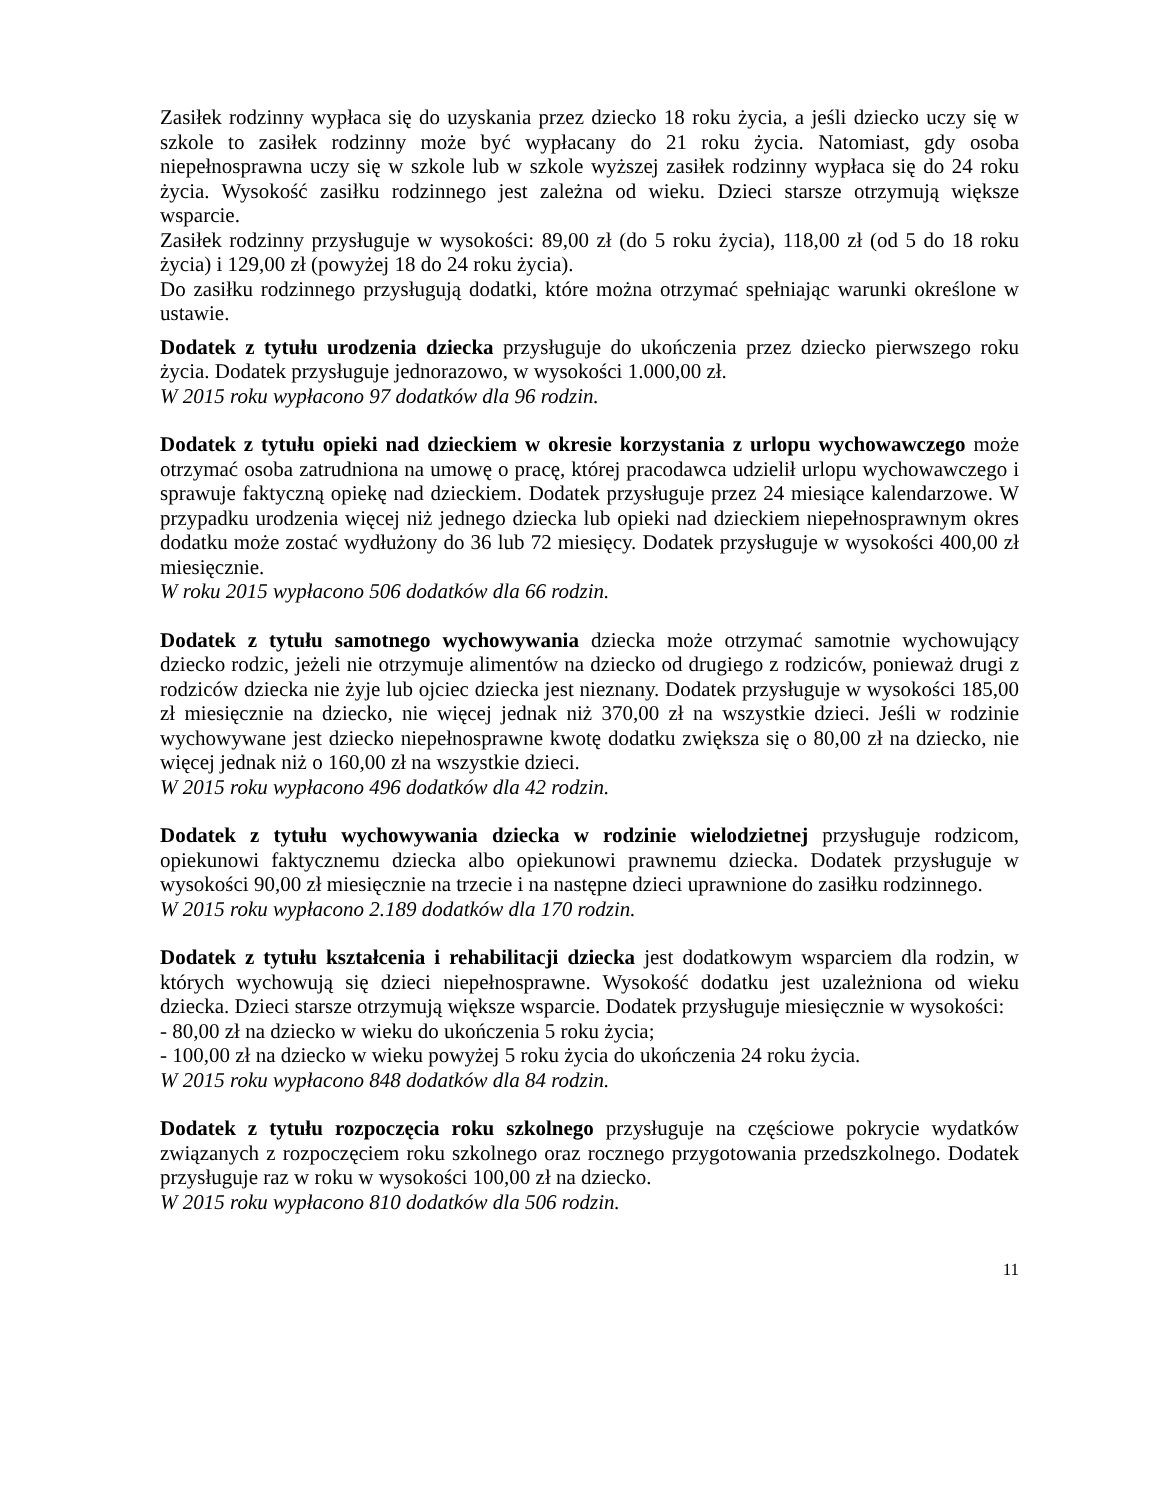Zasiłek rodzinny wypłaca się do uzyskania przez dziecko 18 roku życia, a jeśli dziecko uczy się w szkole to zasiłek rodzinny może być wypłacany do 21 roku życia. Natomiast, gdy osoba niepełnosprawna uczy się w szkole lub w szkole wyższej zasiłek rodzinny wypłaca się do 24 roku życia. Wysokość zasiłku rodzinnego jest zależna od wieku. Dzieci starsze otrzymują większe wsparcie.
Zasiłek rodzinny przysługuje w wysokości: 89,00 zł (do 5 roku życia), 118,00 zł (od 5 do 18 roku życia) i 129,00 zł (powyżej 18 do 24 roku życia).
Do zasiłku rodzinnego przysługują dodatki, które można otrzymać spełniając warunki określone w ustawie.
Dodatek z tytułu urodzenia dziecka przysługuje do ukończenia przez dziecko pierwszego roku życia. Dodatek przysługuje jednorazowo, w wysokości 1.000,00 zł.
W 2015 roku wypłacono 97 dodatków dla 96 rodzin.
Dodatek z tytułu opieki nad dzieckiem w okresie korzystania z urlopu wychowawczego może otrzymać osoba zatrudniona na umowę o pracę, której pracodawca udzielił urlopu wychowawczego i sprawuje faktyczną opiekę nad dzieckiem. Dodatek przysługuje przez 24 miesiące kalendarzowe. W przypadku urodzenia więcej niż jednego dziecka lub opieki nad dzieckiem niepełnosprawnym okres dodatku może zostać wydłużony do 36 lub 72 miesięcy. Dodatek przysługuje w wysokości 400,00 zł miesięcznie.
W roku 2015 wypłacono 506 dodatków dla 66 rodzin.
Dodatek z tytułu samotnego wychowywania dziecka może otrzymać samotnie wychowujący dziecko rodzic, jeżeli nie otrzymuje alimentów na dziecko od drugiego z rodziców, ponieważ drugi z rodziców dziecka nie żyje lub ojciec dziecka jest nieznany. Dodatek przysługuje w wysokości 185,00 zł miesięcznie na dziecko, nie więcej jednak niż 370,00 zł na wszystkie dzieci. Jeśli w rodzinie wychowywane jest dziecko niepełnosprawne kwotę dodatku zwiększa się o 80,00 zł na dziecko, nie więcej jednak niż o 160,00 zł na wszystkie dzieci.
W 2015 roku wypłacono 496 dodatków dla 42 rodzin.
Dodatek z tytułu wychowywania dziecka w rodzinie wielodzietnej przysługuje rodzicom, opiekunowi faktycznemu dziecka albo opiekunowi prawnemu dziecka. Dodatek przysługuje w wysokości 90,00 zł miesięcznie na trzecie i na następne dzieci uprawnione do zasiłku rodzinnego.
W 2015 roku wypłacono 2.189 dodatków dla 170 rodzin.
Dodatek z tytułu kształcenia i rehabilitacji dziecka jest dodatkowym wsparciem dla rodzin, w których wychowują się dzieci niepełnosprawne. Wysokość dodatku jest uzależniona od wieku dziecka. Dzieci starsze otrzymują większe wsparcie. Dodatek przysługuje miesięcznie w wysokości:
- 80,00 zł na dziecko w wieku do ukończenia 5 roku życia;
- 100,00 zł na dziecko w wieku powyżej 5 roku życia do ukończenia 24 roku życia.
W 2015 roku wypłacono 848 dodatków dla 84 rodzin.
Dodatek z tytułu rozpoczęcia roku szkolnego przysługuje na częściowe pokrycie wydatków związanych z rozpoczęciem roku szkolnego oraz rocznego przygotowania przedszkolnego. Dodatek przysługuje raz w roku w wysokości 100,00 zł na dziecko.
W 2015 roku wypłacono 810 dodatków dla 506 rodzin.
11